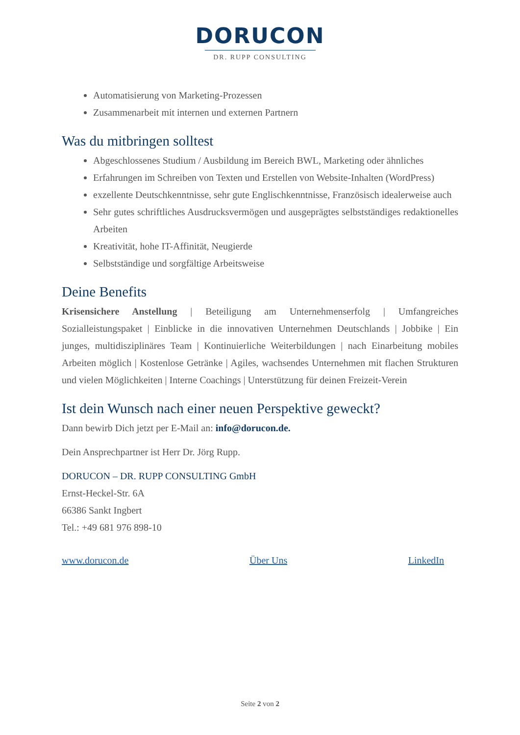DORUCON
DR. RUPP CONSULTING
Automatisierung von Marketing-Prozessen
Zusammenarbeit mit internen und externen Partnern
Was du mitbringen solltest
Abgeschlossenes Studium / Ausbildung im Bereich BWL, Marketing oder ähnliches
Erfahrungen im Schreiben von Texten und Erstellen von Website-Inhalten (WordPress)
exzellente Deutschkenntnisse, sehr gute Englischkenntnisse, Französisch idealerweise auch
Sehr gutes schriftliches Ausdrucksvermögen und ausgeprägtes selbstständiges redaktionelles Arbeiten
Kreativität, hohe IT-Affinität, Neugierde
Selbstständige und sorgfältige Arbeitsweise
Deine Benefits
Krisensichere Anstellung | Beteiligung am Unternehmenserfolg | Umfangreiches Sozialleistungspaket | Einblicke in die innovativen Unternehmen Deutschlands | Jobbike | Ein junges, multidisziplinäres Team | Kontinuierliche Weiterbildungen | nach Einarbeitung mobiles Arbeiten möglich | Kostenlose Getränke | Agiles, wachsendes Unternehmen mit flachen Strukturen und vielen Möglichkeiten | Interne Coachings | Unterstützung für deinen Freizeit-Verein
Ist dein Wunsch nach einer neuen Perspektive geweckt?
Dann bewirb Dich jetzt per E-Mail an: info@dorucon.de.
Dein Ansprechpartner ist Herr Dr. Jörg Rupp.
DORUCON – DR. RUPP CONSULTING GmbH
Ernst-Heckel-Str. 6A
66386 Sankt Ingbert
Tel.: +49 681 976 898-10
www.dorucon.de Über Uns LinkedIn
Seite 2 von 2